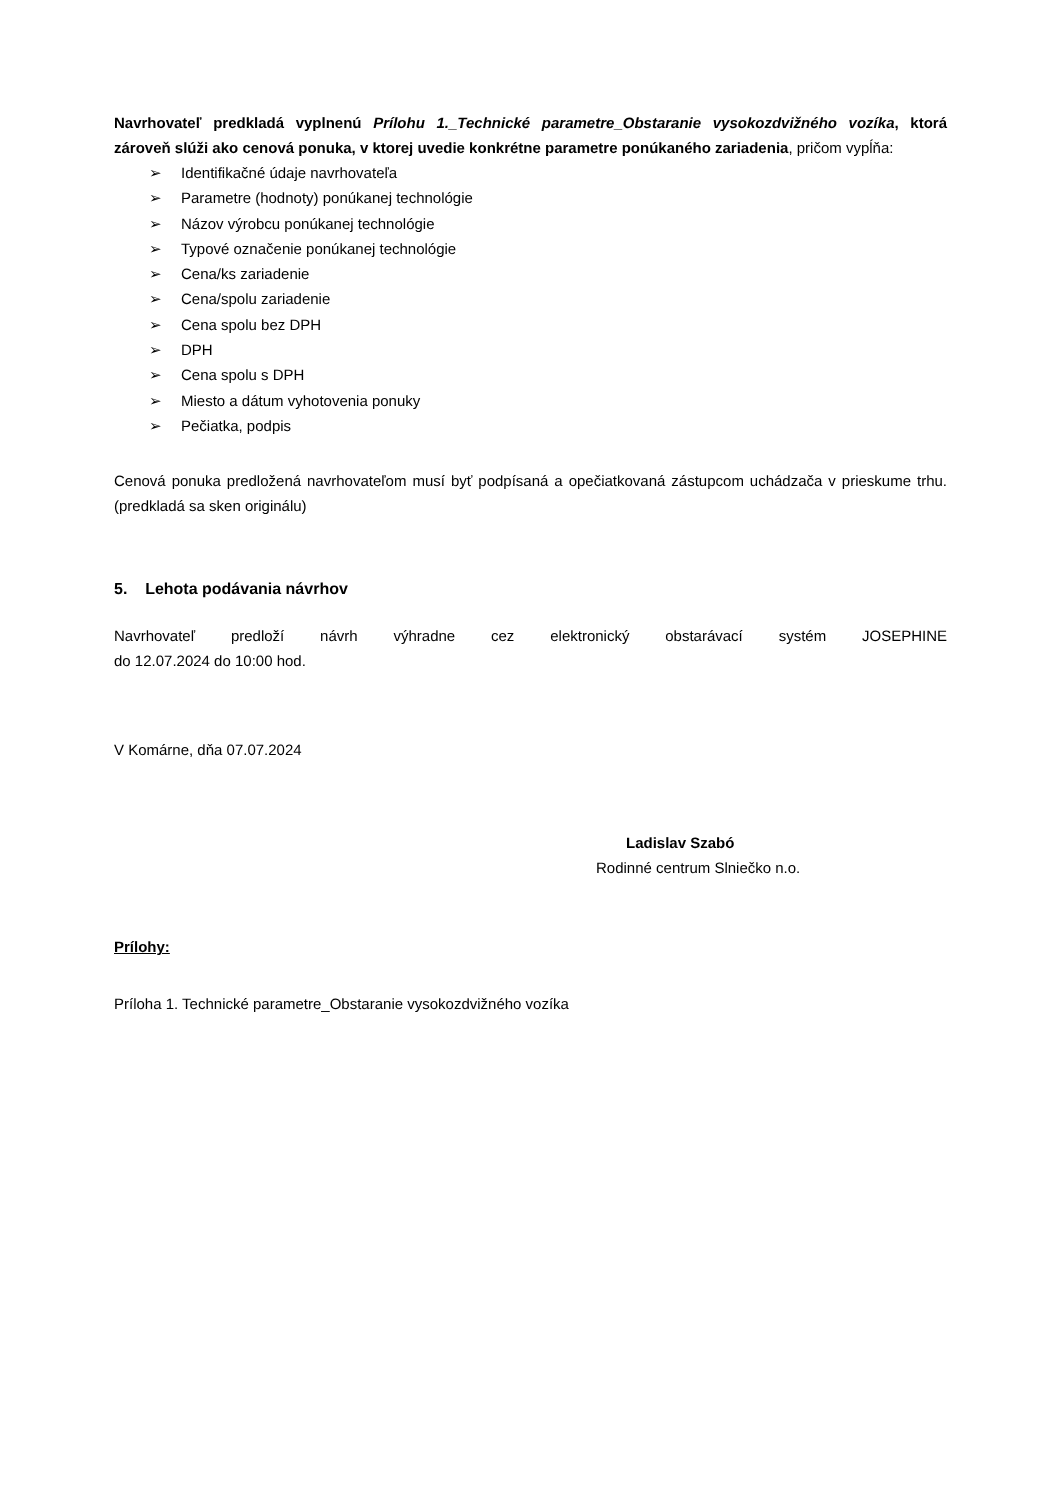Navrhovateľ predkladá vyplnenú Prílohu 1._Technické parametre_Obstaranie vysokozdvižného vozíka, ktorá zároveň slúži ako cenová ponuka, v ktorej uvedie konkrétne parametre ponúkaného zariadenia, pričom vypĺňa:
➢ Identifikačné údaje navrhovateľa
➢ Parametre (hodnoty) ponúkanej technológie
➢ Názov výrobcu ponúkanej technológie
➢ Typové označenie ponúkanej technológie
➢ Cena/ks zariadenie
➢ Cena/spolu zariadenie
➢ Cena spolu bez DPH
➢ DPH
➢ Cena spolu s DPH
➢ Miesto a dátum vyhotovenia ponuky
➢ Pečiatka, podpis
Cenová ponuka predložená navrhovateľom musí byť podpísaná a opečiatkovaná zástupcom uchádzača v prieskume trhu. (predkladá sa sken originálu)
5. Lehota podávania návrhov
Navrhovateľ predloží návrh výhradne cez elektronický obstarávací systém JOSEPHINE
do 12.07.2024 do 10:00 hod.
V Komárne, dňa 07.07.2024
Ladislav Szabó
Rodinné centrum Slniečko n.o.
Prílohy:
Príloha 1. Technické parametre_Obstaranie vysokozdvižného vozíka